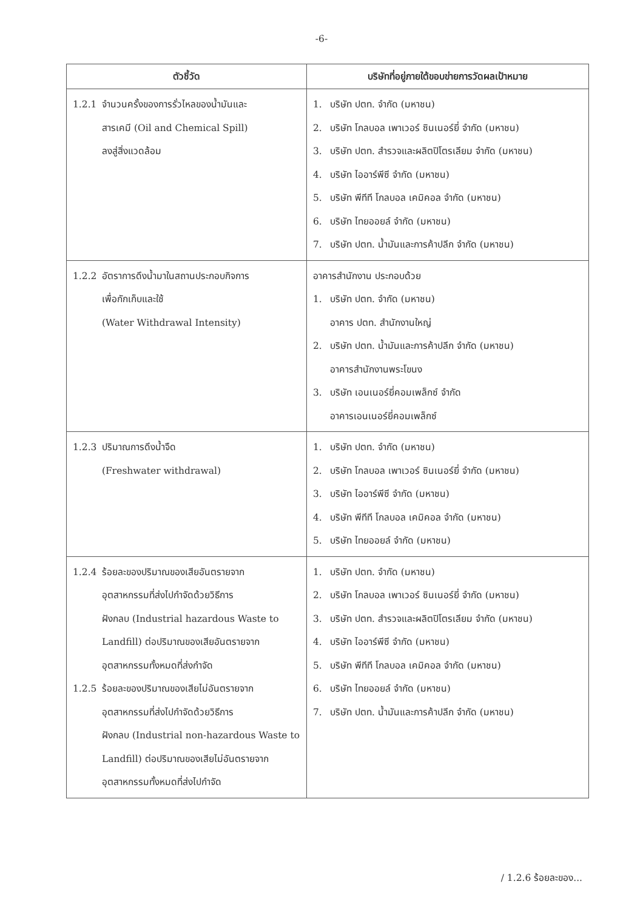-6-
| ตัวชี้วัด | บริษัทที่อยู่ภายใต้ขอบข่ายการวัดผลเป้าหมาย |
| --- | --- |
| 1.2.1 จำนวนครั้งของการรั่วไหลของน้ำมันและ สารเคมี (Oil and Chemical Spill) ลงสู่สิ่งแวดล้อม | 1. บริษัท ปตท. จำกัด (มหาชน) 2. บริษัท โกลบอล เพาเวอร์ ซินเนอร์ยี่ จำกัด (มหาชน) 3. บริษัท ปตท. สำรวจและผลิตปิโตรเลียม จำกัด (มหาชน) 4. บริษัท ไออาร์พีซี จำกัด (มหาชน) 5. บริษัท พีทีที โกลบอล เคมิคอล จำกัด (มหาชน) 6. บริษัท ไทยออยล์ จำกัด (มหาชน) 7. บริษัท ปตท. น้ำมันและการค้าปลีก จำกัด (มหาชน) |
| 1.2.2 อัตราการดึงน้ำมาในสถานประกอบกิจการ เพื่อกักเก็บและใช้ (Water Withdrawal Intensity) | อาคารสำนักงาน ประกอบด้วย 1. บริษัท ปตท. จำกัด (มหาชน) อาคาร ปตท. สำนักงานใหญ่ 2. บริษัท ปตท. น้ำมันและการค้าปลีก จำกัด (มหาชน) อาคารสำนักงานพระโขนง 3. บริษัท เอนเนอร์ยี่คอมเพล็กซ์ จำกัด อาคารเอนเนอร์ยี่คอมเพล็กซ์ |
| 1.2.3 ปริมาณการดึงน้ำจืด (Freshwater withdrawal) | 1. บริษัท ปตท. จำกัด (มหาชน) 2. บริษัท โกลบอล เพาเวอร์ ซินเนอร์ยี่ จำกัด (มหาชน) 3. บริษัท ไออาร์พีซี จำกัด (มหาชน) 4. บริษัท พีทีที โกลบอล เคมิคอล จำกัด (มหาชน) 5. บริษัท ไทยออยล์ จำกัด (มหาชน) |
| 1.2.4 ร้อยละของปริมาณของเสียอันตรายจาก อุตสาหกรรมที่ส่งไปกำจัดด้วยวิธีการ ฝังกลบ (Industrial hazardous Waste to Landfill) ต่อปริมาณของเสียอันตรายจาก อุตสาหกรรมทั้งหมดที่ส่งกำจัด 1.2.5 ร้อยละของปริมาณของเสียไม่อันตรายจาก อุตสาหกรรมที่ส่งไปกำจัดด้วยวิธีการ ฝังกลบ (Industrial non-hazardous Waste to Landfill) ต่อปริมาณของเสียไม่อันตรายจาก อุตสาหกรรมทั้งหมดที่ส่งไปกำจัด | 1. บริษัท ปตท. จำกัด (มหาชน) 2. บริษัท โกลบอล เพาเวอร์ ซินเนอร์ยี่ จำกัด (มหาชน) 3. บริษัท ปตท. สำรวจและผลิตปิโตรเลียม จำกัด (มหาชน) 4. บริษัท ไออาร์พีซี จำกัด (มหาชน) 5. บริษัท พีทีที โกลบอล เคมิคอล จำกัด (มหาชน) 6. บริษัท ไทยออยล์ จำกัด (มหาชน) 7. บริษัท ปตท. น้ำมันและการค้าปลีก จำกัด (มหาชน) |
/ 1.2.6 ร้อยละของ...